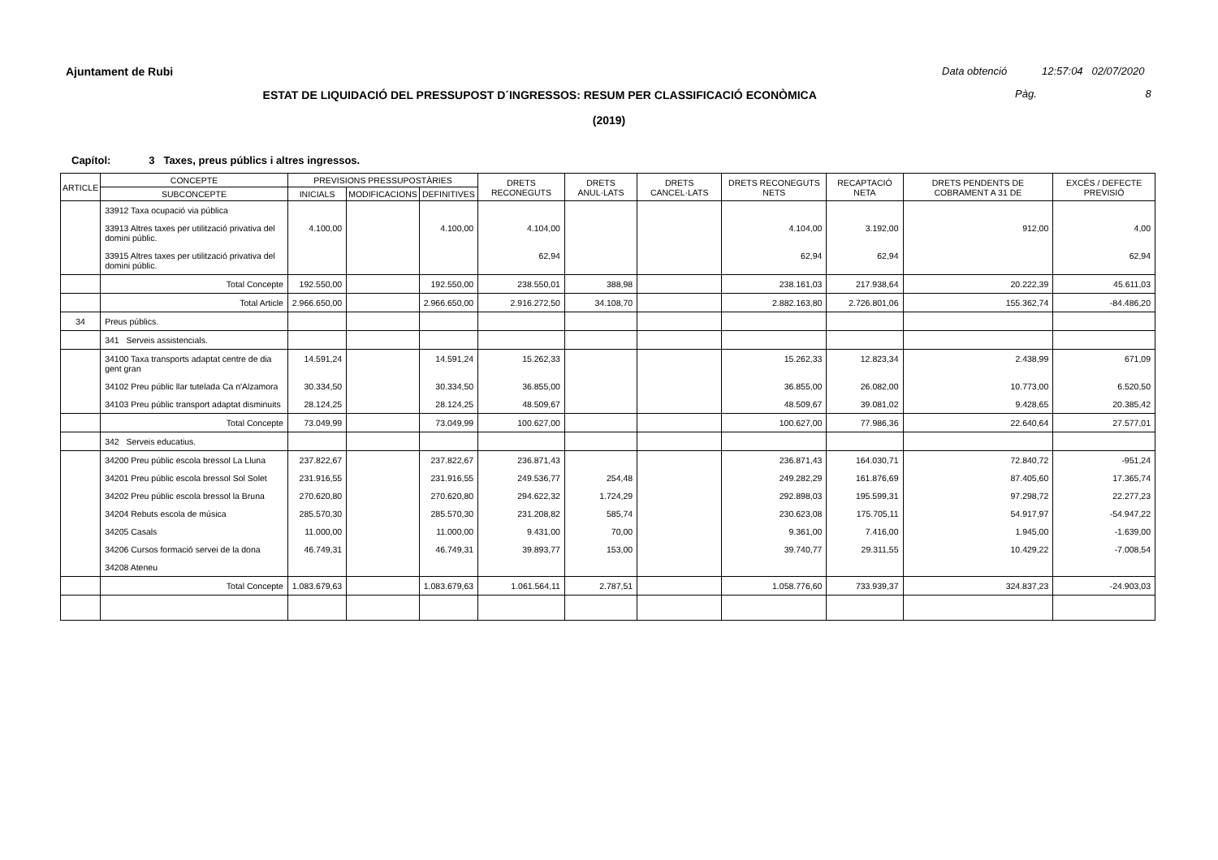Ajuntament de Rubi Data obtenció 12:57:04 02/07/2020
ESTAT DE LIQUIDACIÓ DEL PRESSUPOST D´INGRESSOS: RESUM PER CLASSIFICACIÓ ECONÒMICA
Pàg. 8
(2019)
Capítol: 3 Taxes, preus públics i altres ingressos.
| ARTICLE | CONCEPTE | PREVISIONS PRESSUPOSTÀRIES | | | DRETS RECONEGUTS | DRETS ANUL·LATS | DRETS CANCEL·LATS | DRETS RECONEGUTS NETS | RECAPTACIÓ NETA | DRETS PENDENTS DE COBRAMENT A 31 DE | EXCÉS / DEFECTE PREVISIÓ |
| --- | --- | --- | --- | --- | --- | --- | --- | --- | --- | --- | --- |
| | SUBCONCEPTE | INICIALS | MODIFICACIONS | DEFINITIVES | | | | | | | |
| | 33912 Taxa ocupació via pública | | | | | | | | | | |
| | 33913 Altres taxes per utilització privativa del domini públic. | 4.100,00 | | 4.100,00 | 4.104,00 | | | 4.104,00 | 3.192,00 | 912,00 | 4,00 |
| | 33915 Altres taxes per utilització privativa del domini públic. | | | | 62,94 | | | 62,94 | 62,94 | | 62,94 |
| | Total Concepte | 192.550,00 | | 192.550,00 | 238.550,01 | 388,98 | | 238.161,03 | 217.938,64 | 20.222,39 | 45.611,03 |
| | Total Article | 2.966.650,00 | | 2.966.650,00 | 2.916.272,50 | 34.108,70 | | 2.882.163,80 | 2.726.801,06 | 155.362,74 | -84.486,20 |
| 34 | Preus públics. | | | | | | | | | | |
| | 341 Serveis assistencials. | | | | | | | | | | |
| | 34100 Taxa transports adaptat centre de dia gent gran | 14.591,24 | | 14.591,24 | 15.262,33 | | | 15.262,33 | 12.823,34 | 2.438,99 | 671,09 |
| | 34102 Preu públic llar tutelada Ca n'Alzamora | 30.334,50 | | 30.334,50 | 36.855,00 | | | 36.855,00 | 26.082,00 | 10.773,00 | 6.520,50 |
| | 34103 Preu públic transport adaptat disminuits | 28.124,25 | | 28.124,25 | 48.509,67 | | | 48.509,67 | 39.081,02 | 9.428,65 | 20.385,42 |
| | Total Concepte | 73.049,99 | | 73.049,99 | 100.627,00 | | | 100.627,00 | 77.986,36 | 22.640,64 | 27.577,01 |
| | 342 Serveis educatius. | | | | | | | | | | |
| | 34200 Preu públic escola bressol La Lluna | 237.822,67 | | 237.822,67 | 236.871,43 | | | 236.871,43 | 164.030,71 | 72.840,72 | -951,24 |
| | 34201 Preu públic escola bressol Sol Solet | 231.916,55 | | 231.916,55 | 249.536,77 | 254,48 | | 249.282,29 | 161.876,69 | 87.405,60 | 17.365,74 |
| | 34202 Preu públic escola bressol la Bruna | 270.620,80 | | 270.620,80 | 294.622,32 | 1.724,29 | | 292.898,03 | 195.599,31 | 97.298,72 | 22.277,23 |
| | 34204 Rebuts escola de música | 285.570,30 | | 285.570,30 | 231.208,82 | 585,74 | | 230.623,08 | 175.705,11 | 54.917,97 | -54.947,22 |
| | 34205 Casals | 11.000,00 | | 11.000,00 | 9.431,00 | 70,00 | | 9.361,00 | 7.416,00 | 1.945,00 | -1.639,00 |
| | 34206 Cursos formació servei de la dona | 46.749,31 | | 46.749,31 | 39.893,77 | 153,00 | | 39.740,77 | 29.311,55 | 10.429,22 | -7.008,54 |
| | 34208 Ateneu | | | | | | | | | | |
| | Total Concepte | 1.083.679,63 | | 1.083.679,63 | 1.061.564,11 | 2.787,51 | | 1.058.776,60 | 733.939,37 | 324.837,23 | -24.903,03 |